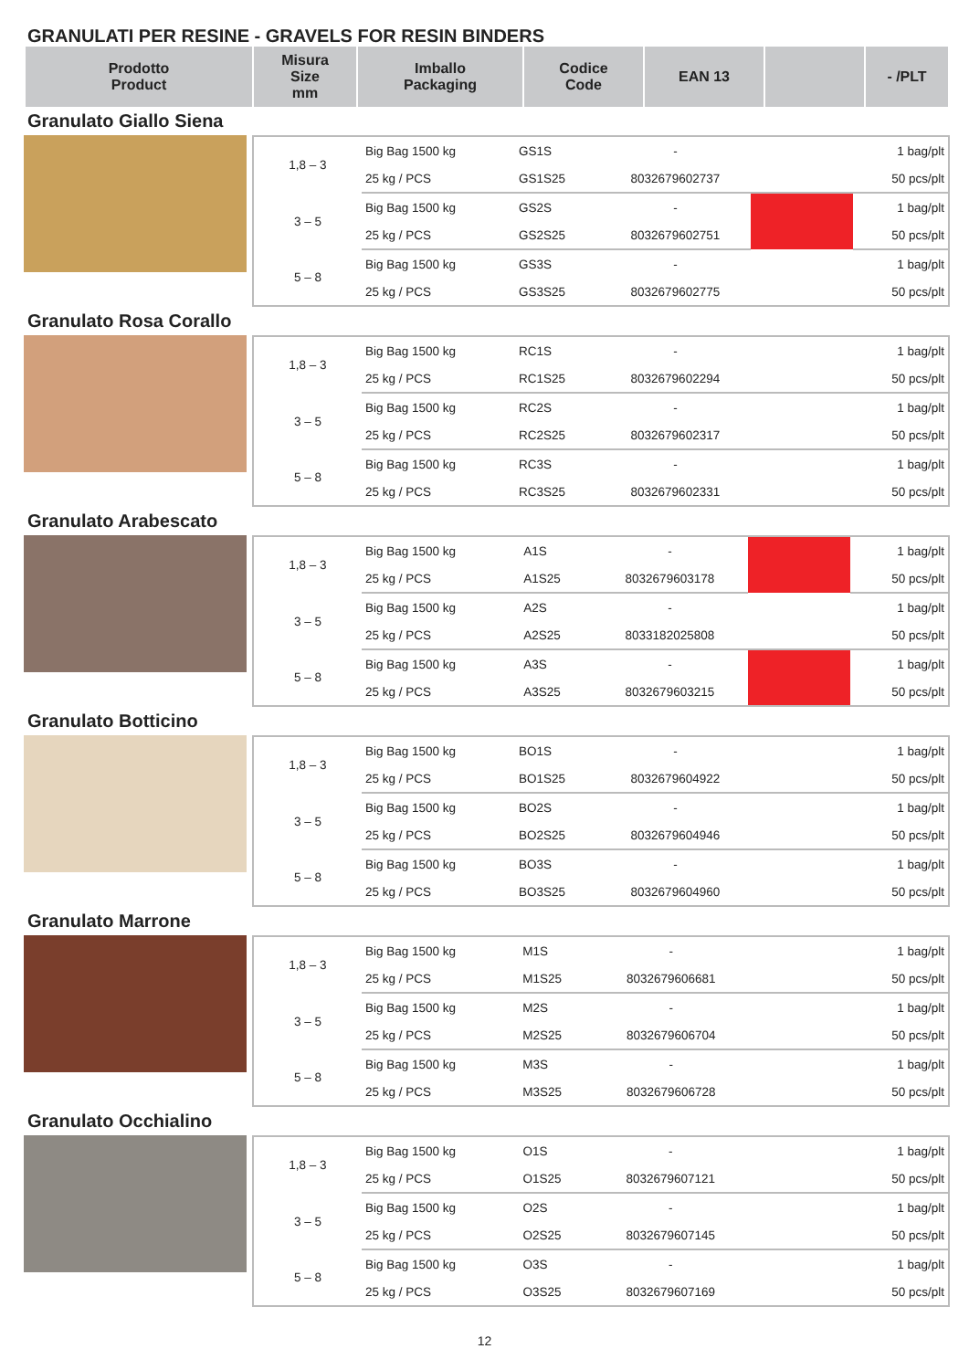GRANULATI PER RESINE - GRAVELS FOR RESIN BINDERS
| Prodotto Product | Misura Size mm | Imballo Packaging | Codice Code | EAN 13 | | - /PLT |
| --- | --- | --- | --- | --- | --- | --- |
Granulato Giallo Siena
| 1,8 – 3 | Big Bag 1500 kg | GS1S | - | | 1 bag/plt |
| | 25 kg / PCS | GS1S25 | 8032679602737 | | 50 pcs/plt |
| 3 – 5 | Big Bag 1500 kg | GS2S | - | | 1 bag/plt |
| | 25 kg / PCS | GS2S25 | 8032679602751 | | 50 pcs/plt |
| 5 – 8 | Big Bag 1500 kg | GS3S | - | | 1 bag/plt |
| | 25 kg / PCS | GS3S25 | 8032679602775 | | 50 pcs/plt |
Granulato Rosa Corallo
| 1,8 – 3 | Big Bag 1500 kg | RC1S | - | | 1 bag/plt |
| | 25 kg / PCS | RC1S25 | 8032679602294 | | 50 pcs/plt |
| 3 – 5 | Big Bag 1500 kg | RC2S | - | | 1 bag/plt |
| | 25 kg / PCS | RC2S25 | 8032679602317 | | 50 pcs/plt |
| 5 – 8 | Big Bag 1500 kg | RC3S | - | | 1 bag/plt |
| | 25 kg / PCS | RC3S25 | 8032679602331 | | 50 pcs/plt |
Granulato Arabescato
| 1,8 – 3 | Big Bag 1500 kg | A1S | - | | 1 bag/plt |
| | 25 kg / PCS | A1S25 | 8032679603178 | | 50 pcs/plt |
| 3 – 5 | Big Bag 1500 kg | A2S | - | | 1 bag/plt |
| | 25 kg / PCS | A2S25 | 8033182025808 | | 50 pcs/plt |
| 5 – 8 | Big Bag 1500 kg | A3S | - | | 1 bag/plt |
| | 25 kg / PCS | A3S25 | 8032679603215 | | 50 pcs/plt |
Granulato Botticino
| 1,8 – 3 | Big Bag 1500 kg | BO1S | - | | 1 bag/plt |
| | 25 kg / PCS | BO1S25 | 8032679604922 | | 50 pcs/plt |
| 3 – 5 | Big Bag 1500 kg | BO2S | - | | 1 bag/plt |
| | 25 kg / PCS | BO2S25 | 8032679604946 | | 50 pcs/plt |
| 5 – 8 | Big Bag 1500 kg | BO3S | - | | 1 bag/plt |
| | 25 kg / PCS | BO3S25 | 8032679604960 | | 50 pcs/plt |
Granulato Marrone
| 1,8 – 3 | Big Bag 1500 kg | M1S | - | | 1 bag/plt |
| | 25 kg / PCS | M1S25 | 8032679606681 | | 50 pcs/plt |
| 3 – 5 | Big Bag 1500 kg | M2S | - | | 1 bag/plt |
| | 25 kg / PCS | M2S25 | 8032679606704 | | 50 pcs/plt |
| 5 – 8 | Big Bag 1500 kg | M3S | - | | 1 bag/plt |
| | 25 kg / PCS | M3S25 | 8032679606728 | | 50 pcs/plt |
Granulato Occhialino
| 1,8 – 3 | Big Bag 1500 kg | O1S | - | | 1 bag/plt |
| | 25 kg / PCS | O1S25 | 8032679607121 | | 50 pcs/plt |
| 3 – 5 | Big Bag 1500 kg | O2S | - | | 1 bag/plt |
| | 25 kg / PCS | O2S25 | 8032679607145 | | 50 pcs/plt |
| 5 – 8 | Big Bag 1500 kg | O3S | - | | 1 bag/plt |
| | 25 kg / PCS | O3S25 | 8032679607169 | | 50 pcs/plt |
12